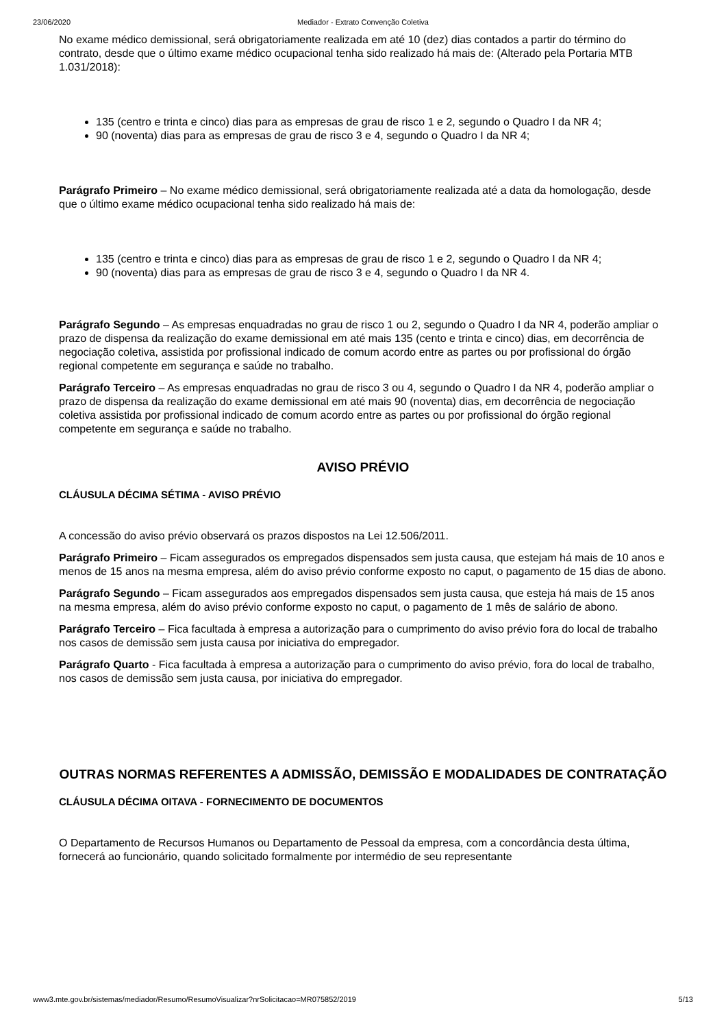23/06/2020 Mediador - Extrato Convenção Coletiva
No exame médico demissional, será obrigatoriamente realizada em até 10 (dez) dias contados a partir do término do contrato, desde que o último exame médico ocupacional tenha sido realizado há mais de: (Alterado pela Portaria MTB 1.031/2018):
135 (centro e trinta e cinco) dias para as empresas de grau de risco 1 e 2, segundo o Quadro I da NR 4;
90 (noventa) dias para as empresas de grau de risco 3 e 4, segundo o Quadro I da NR 4;
Parágrafo Primeiro – No exame médico demissional, será obrigatoriamente realizada até a data da homologação, desde que o último exame médico ocupacional tenha sido realizado há mais de:
135 (centro e trinta e cinco) dias para as empresas de grau de risco 1 e 2, segundo o Quadro I da NR 4;
90 (noventa) dias para as empresas de grau de risco 3 e 4, segundo o Quadro I da NR 4.
Parágrafo Segundo – As empresas enquadradas no grau de risco 1 ou 2, segundo o Quadro I da NR 4, poderão ampliar o prazo de dispensa da realização do exame demissional em até mais 135 (cento e trinta e cinco) dias, em decorrência de negociação coletiva, assistida por profissional indicado de comum acordo entre as partes ou por profissional do órgão regional competente em segurança e saúde no trabalho.
Parágrafo Terceiro – As empresas enquadradas no grau de risco 3 ou 4, segundo o Quadro I da NR 4, poderão ampliar o prazo de dispensa da realização do exame demissional em até mais 90 (noventa) dias, em decorrência de negociação coletiva assistida por profissional indicado de comum acordo entre as partes ou por profissional do órgão regional competente em segurança e saúde no trabalho.
AVISO PRÉVIO
CLÁUSULA DÉCIMA SÉTIMA - AVISO PRÉVIO
A concessão do aviso prévio observará os prazos dispostos na Lei 12.506/2011.
Parágrafo Primeiro – Ficam assegurados os empregados dispensados sem justa causa, que estejam há mais de 10 anos e menos de 15 anos na mesma empresa, além do aviso prévio conforme exposto no caput, o pagamento de 15 dias de abono.
Parágrafo Segundo – Ficam assegurados aos empregados dispensados sem justa causa, que esteja há mais de 15 anos na mesma empresa, além do aviso prévio conforme exposto no caput, o pagamento de 1 mês de salário de abono.
Parágrafo Terceiro – Fica facultada à empresa a autorização para o cumprimento do aviso prévio fora do local de trabalho nos casos de demissão sem justa causa por iniciativa do empregador.
Parágrafo Quarto - Fica facultada à empresa a autorização para o cumprimento do aviso prévio, fora do local de trabalho, nos casos de demissão sem justa causa, por iniciativa do empregador.
OUTRAS NORMAS REFERENTES A ADMISSÃO, DEMISSÃO E MODALIDADES DE CONTRATAÇÃO
CLÁUSULA DÉCIMA OITAVA - FORNECIMENTO DE DOCUMENTOS
O Departamento de Recursos Humanos ou Departamento de Pessoal da empresa, com a concordância desta última, fornecerá ao funcionário, quando solicitado formalmente por intermédio de seu representante
www3.mte.gov.br/sistemas/mediador/Resumo/ResumoVisualizar?nrSolicitacao=MR075852/2019 5/13